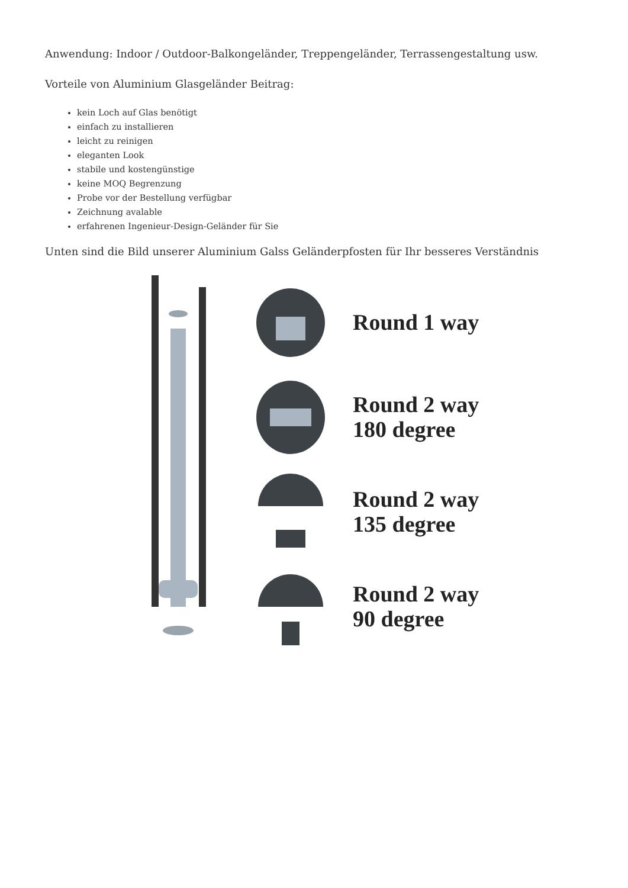Anwendung: Indoor / Outdoor-Balkongeländer, Treppengeländer, Terrassengestaltung usw.
Vorteile von Aluminium Glasgeländer Beitrag:
kein Loch auf Glas benötigt
einfach zu installieren
leicht zu reinigen
eleganten Look
stabile und kostengünstige
keine MOQ Begrenzung
Probe vor der Bestellung verfügbar
Zeichnung avalable
erfahrenen Ingenieur-Design-Geländer für Sie
Unten sind die Bild unserer Aluminium Galss Geländerpfosten für Ihr besseres Verständnis
Round 1 way
Round 2 way
180 degree
Round 2 way
135 degree
Round 2 way
90 degree